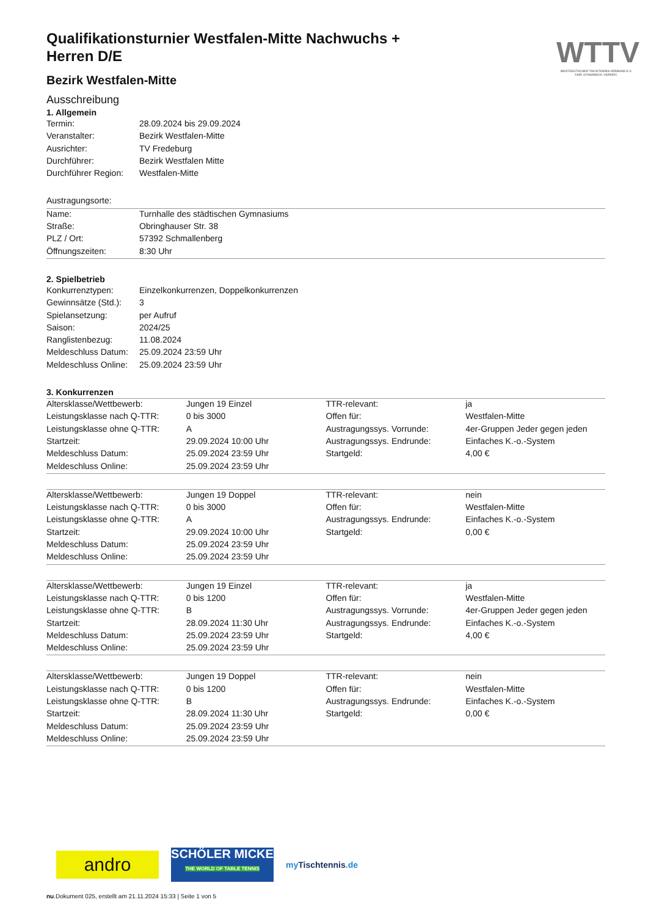WTTV
WESTDEUTSCHER TISCHTENNIS-VERBAND E.V.
FAIR. DYNAMISCH. VEREINT.
Qualifikationsturnier Westfalen-Mitte Nachwuchs + Herren D/E
Bezirk Westfalen-Mitte
Ausschreibung
1. Allgemein
| Termin: | 28.09.2024 bis 29.09.2024 |
| Veranstalter: | Bezirk Westfalen-Mitte |
| Ausrichter: | TV Fredeburg |
| Durchführer: | Bezirk Westfalen Mitte |
| Durchführer Region: | Westfalen-Mitte |
| Austragungsorte: |
| Name: | Turnhalle des städtischen Gymnasiums |
| Straße: | Obringhauser Str. 38 |
| PLZ / Ort: | 57392 Schmallenberg |
| Öffnungszeiten: | 8:30 Uhr |
2. Spielbetrieb
| Konkurrenztypen: | Einzelkonkurrenzen, Doppelkonkurrenzen |
| Gewinnsätze (Std.): | 3 |
| Spielansetzung: | per Aufruf |
| Saison: | 2024/25 |
| Ranglistenbezug: | 11.08.2024 |
| Meldeschluss Datum: | 25.09.2024 23:59 Uhr |
| Meldeschluss Online: | 25.09.2024 23:59 Uhr |
3. Konkurrenzen
| Altersklasse/Wettbewerb: | Jungen 19 Einzel | TTR-relevant: | ja |
| Leistungsklasse nach Q-TTR: | 0 bis 3000 | Offen für: | Westfalen-Mitte |
| Leistungsklasse ohne Q-TTR: | A | Austragungssys. Vorrunde: | 4er-Gruppen Jeder gegen jeden |
| Startzeit: | 29.09.2024 10:00 Uhr | Austragungssys. Endrunde: | Einfaches K.-o.-System |
| Meldeschluss Datum: | 25.09.2024 23:59 Uhr | Startgeld: | 4,00 € |
| Meldeschluss Online: | 25.09.2024 23:59 Uhr | | |
| Altersklasse/Wettbewerb: | Jungen 19 Doppel | TTR-relevant: | nein |
| Leistungsklasse nach Q-TTR: | 0 bis 3000 | Offen für: | Westfalen-Mitte |
| Leistungsklasse ohne Q-TTR: | A | Austragungssys. Endrunde: | Einfaches K.-o.-System |
| Startzeit: | 29.09.2024 10:00 Uhr | Startgeld: | 0,00 € |
| Meldeschluss Datum: | 25.09.2024 23:59 Uhr | | |
| Meldeschluss Online: | 25.09.2024 23:59 Uhr | | |
| Altersklasse/Wettbewerb: | Jungen 19 Einzel | TTR-relevant: | ja |
| Leistungsklasse nach Q-TTR: | 0 bis 1200 | Offen für: | Westfalen-Mitte |
| Leistungsklasse ohne Q-TTR: | B | Austragungssys. Vorrunde: | 4er-Gruppen Jeder gegen jeden |
| Startzeit: | 28.09.2024 11:30 Uhr | Austragungssys. Endrunde: | Einfaches K.-o.-System |
| Meldeschluss Datum: | 25.09.2024 23:59 Uhr | Startgeld: | 4,00 € |
| Meldeschluss Online: | 25.09.2024 23:59 Uhr | | |
| Altersklasse/Wettbewerb: | Jungen 19 Doppel | TTR-relevant: | nein |
| Leistungsklasse nach Q-TTR: | 0 bis 1200 | Offen für: | Westfalen-Mitte |
| Leistungsklasse ohne Q-TTR: | B | Austragungssys. Endrunde: | Einfaches K.-o.-System |
| Startzeit: | 28.09.2024 11:30 Uhr | Startgeld: | 0,00 € |
| Meldeschluss Datum: | 25.09.2024 23:59 Uhr | | |
| Meldeschluss Online: | 25.09.2024 23:59 Uhr | | |
andro
SCHÖLER MICKE
THE WORLD OF TABLE TENNIS
my Tischtennis.de
nu.Dokument 025, erstellt am 21.11.2024 15:33 | Seite 1 von 5